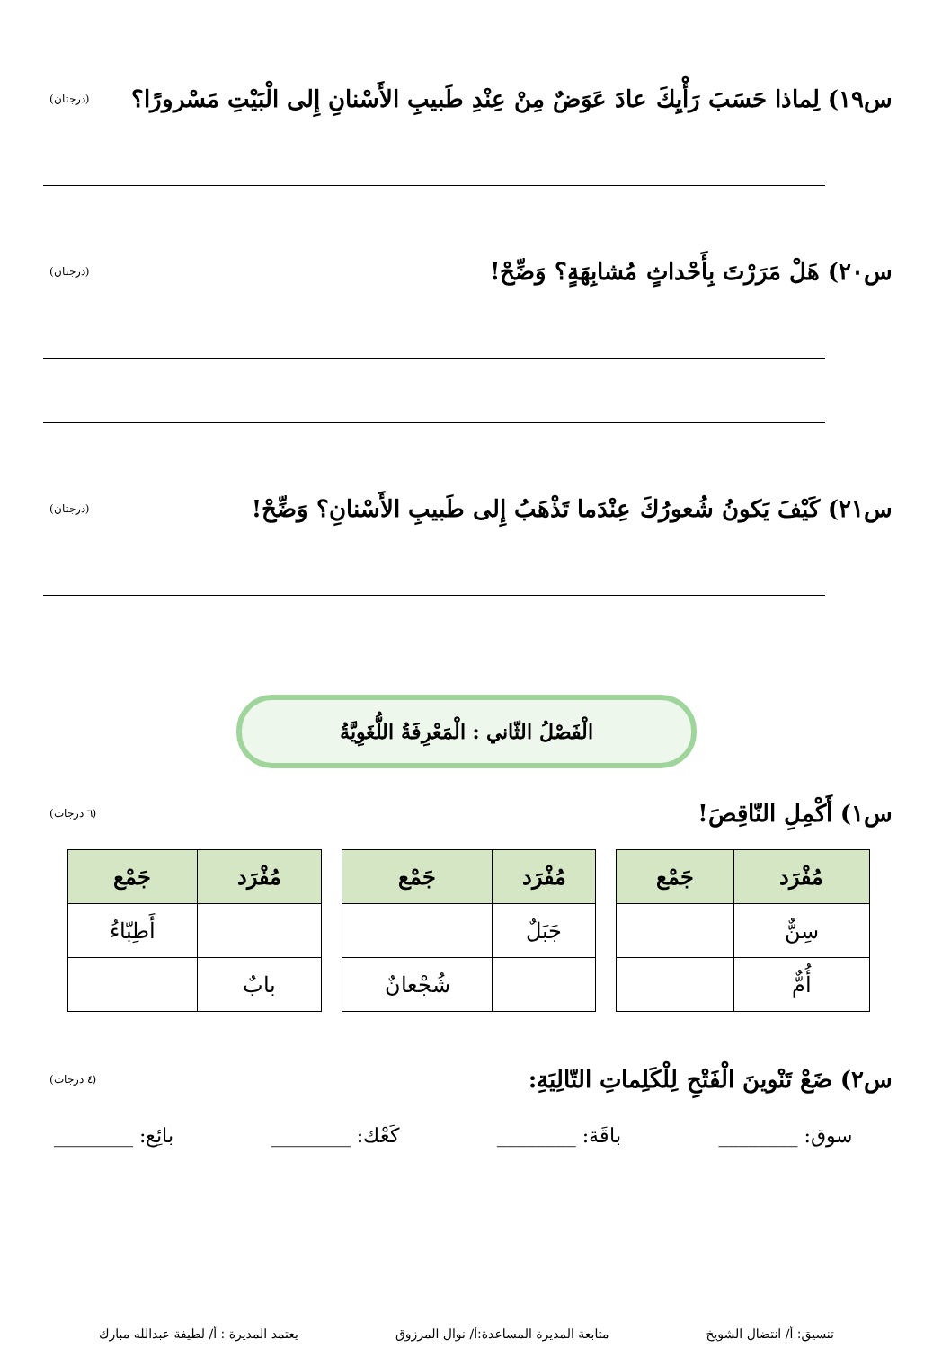س١٩) لِماذا حَسَبَ رَأْيِكَ عادَ عَوَضٌ مِنْ عِنْدِ طَبيبِ الأَسْنانِ إِلى الْبَيْتِ مَسْرورًا؟ (درجتان)
س٢٠) هَلْ مَرَرْتَ بِأَحْداثٍ مُشابِهَةٍ؟ وَضِّحْ! (درجتان)
س٢١) كَيْفَ يَكونُ شُعورُكَ عِنْدَما تَذْهَبُ إِلى طَبيبِ الأَسْنانِ؟ وَضِّحْ! (درجتان)
الْفَصْلُ الثّاني : الْمَعْرِفَةُ اللُّغَوِيَّةُ
س١) أَكْمِلِ النّاقِصَ! (٦ درجات)
| مُفْرَد | جَمْع |
| --- | --- |
| سِنٌّ | |
| أُمٌّ | |
| مُفْرَد | جَمْع |
| --- | --- |
| جَبَلٌ | |
| | شُجْعانٌ |
| مُفْرَد | جَمْع |
| --- | --- |
| | أَطِبّاءُ |
| بابٌ | |
س٢) ضَعْ تَنْوينَ الْفَتْحِ لِلْكَلِماتِ التّالِيَةِ: (٤ درجات)
سوق: ________ باقَة: ________ كَعْك: ________ بائِع: ________
تنسيق: أ/ انتضال الشويخ متابعة المديرة المساعدة:أ/ نوال المرزوق يعتمد المديرة : أ/ لطيفة عبدالله مبارك